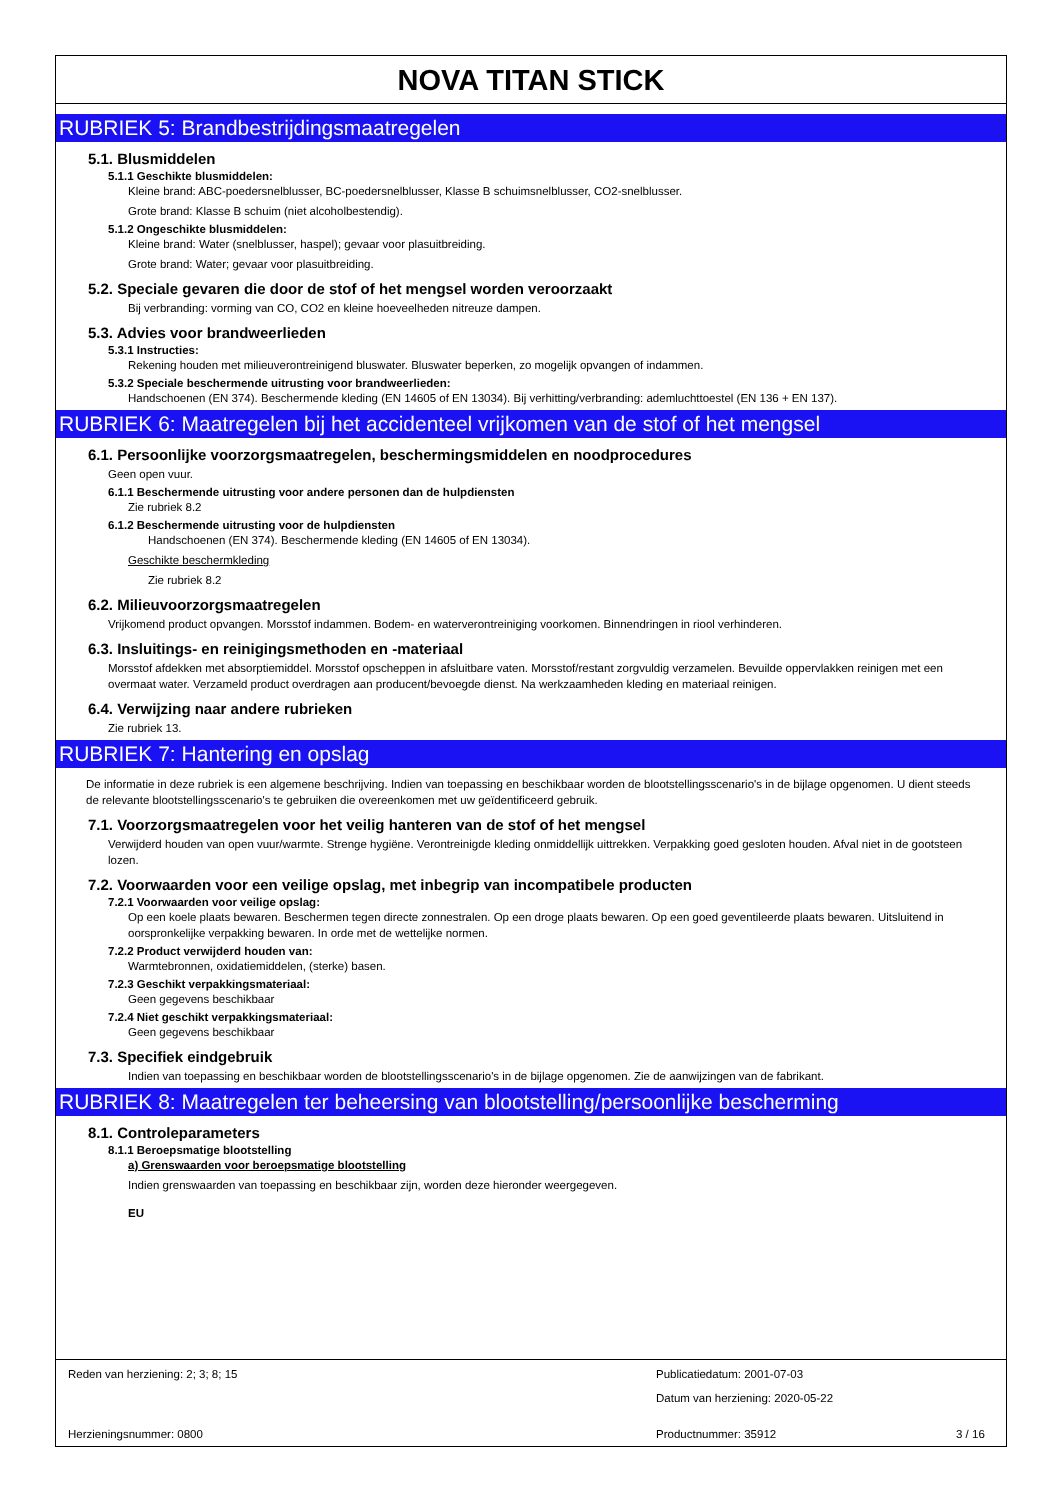NOVA TITAN STICK
RUBRIEK 5: Brandbestrijdingsmaatregelen
5.1. Blusmiddelen
5.1.1 Geschikte blusmiddelen:
Kleine brand: ABC-poedersnelblusser, BC-poedersnelblusser, Klasse B schuimsnelblusser, CO2-snelblusser.
Grote brand: Klasse B schuim (niet alcoholbestendig).
5.1.2 Ongeschikte blusmiddelen:
Kleine brand: Water (snelblusser, haspel); gevaar voor plasuitbreiding.
Grote brand: Water; gevaar voor plasuitbreiding.
5.2. Speciale gevaren die door de stof of het mengsel worden veroorzaakt
Bij verbranding: vorming van CO, CO2 en kleine hoeveelheden nitreuze dampen.
5.3. Advies voor brandweerlieden
5.3.1 Instructies:
Rekening houden met milieuverontreinigend bluswater. Bluswater beperken, zo mogelijk opvangen of indammen.
5.3.2 Speciale beschermende uitrusting voor brandweerlieden:
Handschoenen (EN 374). Beschermende kleding (EN 14605 of EN 13034). Bij verhitting/verbranding: ademluchttoestel (EN 136 + EN 137).
RUBRIEK 6: Maatregelen bij het accidenteel vrijkomen van de stof of het mengsel
6.1. Persoonlijke voorzorgsmaatregelen, beschermingsmiddelen en noodprocedures
Geen open vuur.
6.1.1 Beschermende uitrusting voor andere personen dan de hulpdiensten
Zie rubriek 8.2
6.1.2 Beschermende uitrusting voor de hulpdiensten
Handschoenen (EN 374). Beschermende kleding (EN 14605 of EN 13034).
Geschikte beschermkleding
Zie rubriek 8.2
6.2. Milieuvoorzorgsmaatregelen
Vrijkomend product opvangen. Morsstof indammen. Bodem- en waterverontreiniging voorkomen. Binnendringen in riool verhinderen.
6.3. Insluitings- en reinigingsmethoden en -materiaal
Morsstof afdekken met absorptiemiddel. Morsstof opscheppen in afsluitbare vaten. Morsstof/restant zorgvuldig verzamelen. Bevuilde oppervlakken reinigen met een overmaat water. Verzameld product overdragen aan producent/bevoegde dienst. Na werkzaamheden kleding en materiaal reinigen.
6.4. Verwijzing naar andere rubrieken
Zie rubriek 13.
RUBRIEK 7: Hantering en opslag
De informatie in deze rubriek is een algemene beschrijving. Indien van toepassing en beschikbaar worden de blootstellingsscenario's in de bijlage opgenomen. U dient steeds de relevante blootstellingsscenario's te gebruiken die overeenkomen met uw geïdentificeerd gebruik.
7.1. Voorzorgsmaatregelen voor het veilig hanteren van de stof of het mengsel
Verwijderd houden van open vuur/warmte. Strenge hygiëne. Verontreinigde kleding onmiddellijk uittrekken. Verpakking goed gesloten houden. Afval niet in de gootsteen lozen.
7.2. Voorwaarden voor een veilige opslag, met inbegrip van incompatibele producten
7.2.1 Voorwaarden voor veilige opslag:
Op een koele plaats bewaren. Beschermen tegen directe zonnestralen. Op een droge plaats bewaren. Op een goed geventileerde plaats bewaren. Uitsluitend in oorspronkelijke verpakking bewaren. In orde met de wettelijke normen.
7.2.2 Product verwijderd houden van:
Warmtebronnen, oxidatiemiddelen, (sterke) basen.
7.2.3 Geschikt verpakkingsmateriaal:
Geen gegevens beschikbaar
7.2.4 Niet geschikt verpakkingsmateriaal:
Geen gegevens beschikbaar
7.3. Specifiek eindgebruik
Indien van toepassing en beschikbaar worden de blootstellingsscenario's in de bijlage opgenomen. Zie de aanwijzingen van de fabrikant.
RUBRIEK 8: Maatregelen ter beheersing van blootstelling/persoonlijke bescherming
8.1. Controleparameters
8.1.1 Beroepsmatige blootstelling
a) Grenswaarden voor beroepsmatige blootstelling
Indien grenswaarden van toepassing en beschikbaar zijn, worden deze hieronder weergegeven.
EU
Reden van herziening: 2; 3; 8; 15
Publicatiedatum: 2001-07-03
Datum van herziening: 2020-05-22
Herzieningsnummer: 0800 Productnummer: 35912 3 / 16